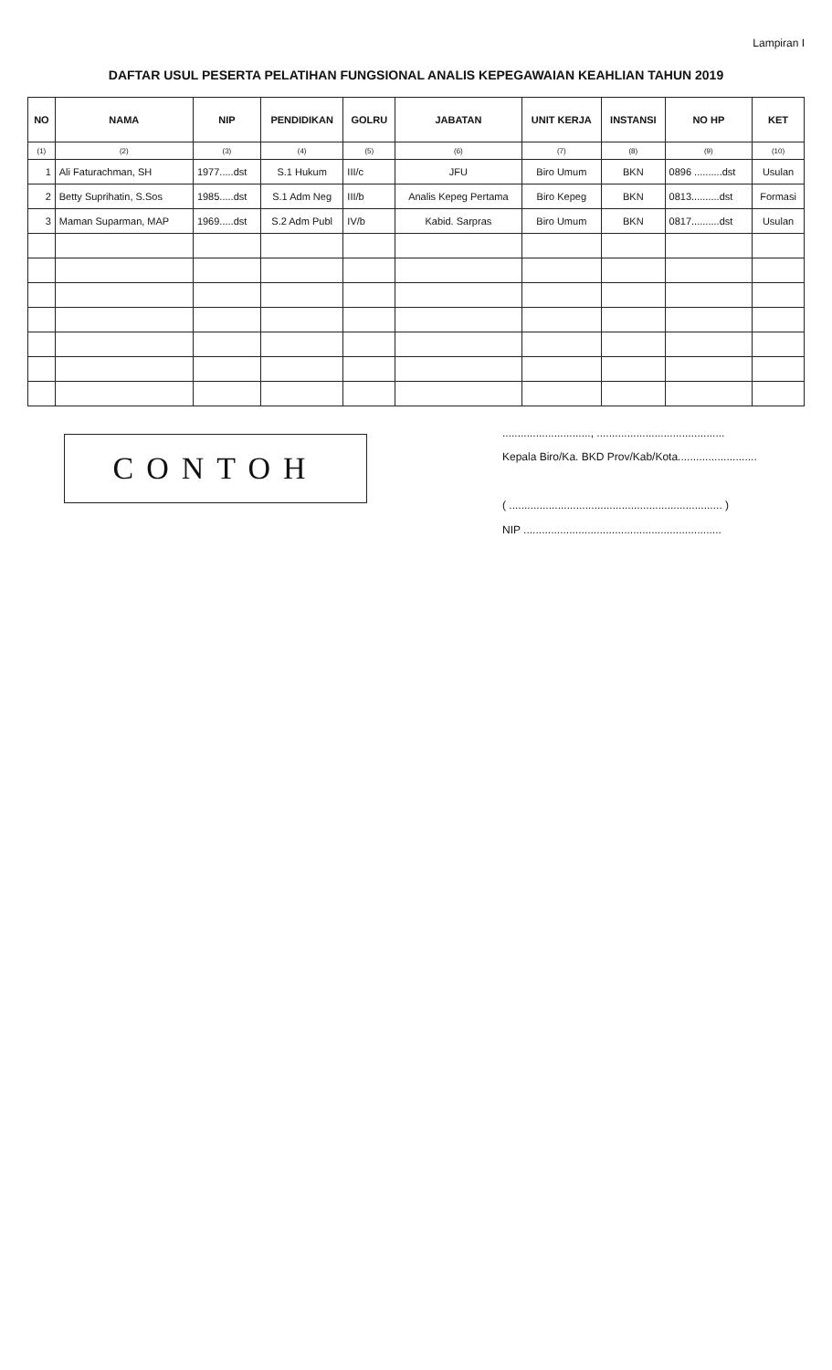Lampiran I
DAFTAR USUL PESERTA PELATIHAN FUNGSIONAL ANALIS KEPEGAWAIAN KEAHLIAN TAHUN 2019
| NO | NAMA | NIP | PENDIDIKAN | GOLRU | JABATAN | UNIT KERJA | INSTANSI | NO HP | KET |
| --- | --- | --- | --- | --- | --- | --- | --- | --- | --- |
| (1) | (2) | (3) | (4) | (5) | (6) | (7) | (8) | (9) | (10) |
| 1 | Ali Faturachman, SH | 1977.....dst | S.1 Hukum | III/c | JFU | Biro Umum | BKN | 0896 ..........dst | Usulan |
| 2 | Betty Suprihatin, S.Sos | 1985.....dst | S.1 Adm Neg | III/b | Analis Kepeg Pertama | Biro Kepeg | BKN | 0813..........dst | Formasi |
| 3 | Maman Suparman, MAP | 1969.....dst | S.2 Adm Publ | IV/b | Kabid. Sarpras | Biro Umum | BKN | 0817..........dst | Usulan |
CONTOH
............................., ..........................................
Kepala Biro/Ka. BKD Prov/Kab/Kota..........................
( ...................................................................... )
NIP .................................................................